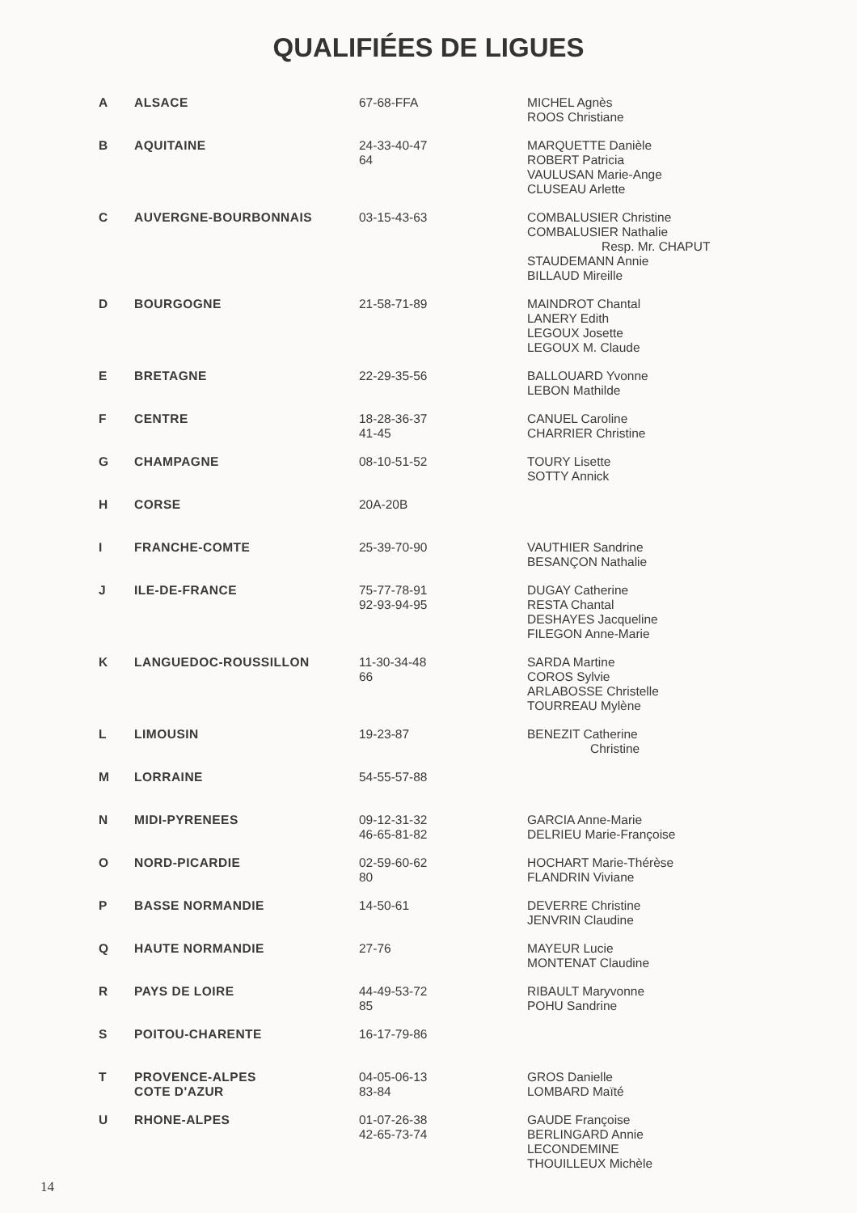QUALIFIÉES DE LIGUES
| A | ALSACE | 67-68-FFA | MICHEL Agnès ROOS Christiane |
| B | AQUITAINE | 24-33-40-47 64 | MARQUETTE Danièle ROBERT Patricia VAULUSAN Marie-Ange CLUSEAU Arlette |
| C | AUVERGNE-BOURBONNAIS | 03-15-43-63 | COMBALUSIER Christine COMBALUSIER Nathalie Resp. Mr. CHAPUT STAUDEMANN Annie BILLAUD Mireille |
| D | BOURGOGNE | 21-58-71-89 | MAINDROT Chantal LANERY Edith LEGOUX Josette LEGOUX M. Claude |
| E | BRETAGNE | 22-29-35-56 | BALLOUARD Yvonne LEBON Mathilde |
| F | CENTRE | 18-28-36-37 41-45 | CANUEL Caroline CHARRIER Christine |
| G | CHAMPAGNE | 08-10-51-52 | TOURY Lisette SOTTY Annick |
| H | CORSE | 20A-20B | |
| I | FRANCHE-COMTE | 25-39-70-90 | VAUTHIER Sandrine BESANÇON Nathalie |
| J | ILE-DE-FRANCE | 75-77-78-91 92-93-94-95 | DUGAY Catherine RESTA Chantal DESHAYES Jacqueline FILEGON Anne-Marie |
| K | LANGUEDOC-ROUSSILLON | 11-30-34-48 66 | SARDA Martine COROS Sylvie ARLABOSSE Christelle TOURREAU Mylène |
| L | LIMOUSIN | 19-23-87 | BENEZIT Catherine Christine |
| M | LORRAINE | 54-55-57-88 | |
| N | MIDI-PYRENEES | 09-12-31-32 46-65-81-82 | GARCIA Anne-Marie DELRIEU Marie-Françoise |
| O | NORD-PICARDIE | 02-59-60-62 80 | HOCHART Marie-Thérèse FLANDRIN Viviane |
| P | BASSE NORMANDIE | 14-50-61 | DEVERRE Christine JENVRIN Claudine |
| Q | HAUTE NORMANDIE | 27-76 | MAYEUR Lucie MONTENAT Claudine |
| R | PAYS DE LOIRE | 44-49-53-72 85 | RIBAULT Maryvonne POHU Sandrine |
| S | POITOU-CHARENTE | 16-17-79-86 | |
| T | PROVENCE-ALPES COTE D'AZUR | 04-05-06-13 83-84 | GROS Danielle LOMBARD Maïté |
| U | RHONE-ALPES | 01-07-26-38 42-65-73-74 | GAUDE Françoise BERLINGARD Annie LECONDEMINE THOUILLEUX Michèle |
14